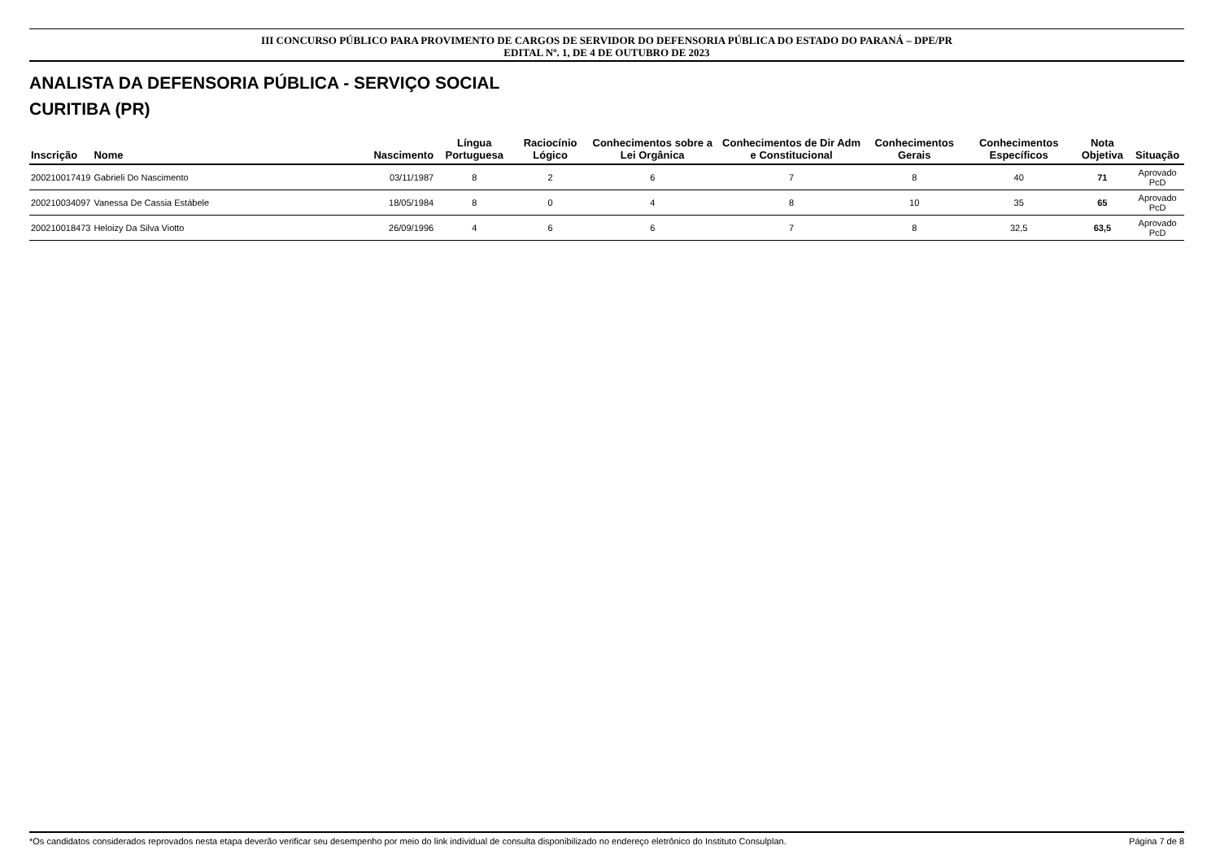III CONCURSO PÚBLICO PARA PROVIMENTO DE CARGOS DE SERVIDOR DO DEFENSORIA PÚBLICA DO ESTADO DO PARANÁ – DPE/PR
EDITAL Nº. 1, DE 4 DE OUTUBRO DE 2023
ANALISTA DA DEFENSORIA PÚBLICA - SERVIÇO SOCIAL
CURITIBA (PR)
| Inscrição | Nome | Nascimento | Língua Portuguesa | Raciocínio Lógico | Conhecimentos sobre a Lei Orgânica | Conhecimentos de Dir Adm e Constitucional | Conhecimentos Gerais | Conhecimentos Específicos | Nota Objetiva | Situação |
| --- | --- | --- | --- | --- | --- | --- | --- | --- | --- | --- |
| 200210017419 | Gabrieli Do Nascimento | 03/11/1987 | 8 | 2 | 6 | 7 | 8 | 40 | 71 | Aprovado PcD |
| 200210034097 | Vanessa De Cassia Estábele | 18/05/1984 | 8 | 0 | 4 | 8 | 10 | 35 | 65 | Aprovado PcD |
| 200210018473 | Heloizy Da Silva Viotto | 26/09/1996 | 4 | 6 | 6 | 7 | 8 | 32,5 | 63,5 | Aprovado PcD |
*Os candidatos considerados reprovados nesta etapa deverão verificar seu desempenho por meio do link individual de consulta disponibilizado no endereço eletrônico do Instituto Consulplan. Página 7 de 8